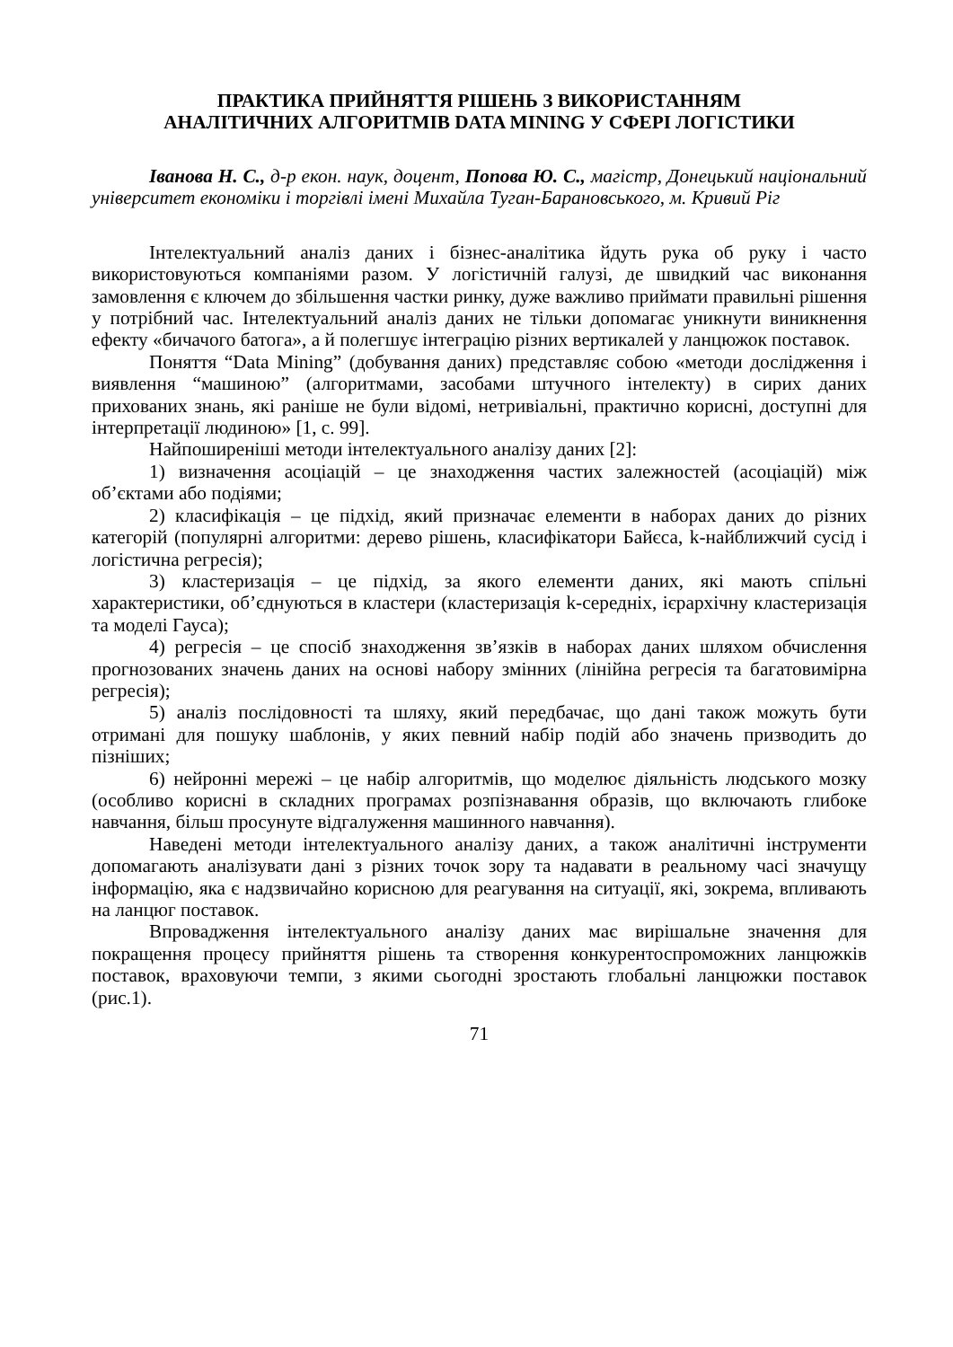ПРАКТИКА ПРИЙНЯТТЯ РІШЕНЬ З ВИКОРИСТАННЯМ
АНАЛІТИЧНИХ АЛГОРИТМІВ DATA MINING У СФЕРІ ЛОГІСТИКИ
Іванова Н. С., д-р екон. наук, доцент, Попова Ю. С., магістр, Донецький національний університет економіки і торгівлі імені Михайла Туган-Барановського, м. Кривий Ріг
Інтелектуальний аналіз даних і бізнес-аналітика йдуть рука об руку і часто використовуються компаніями разом. У логістичній галузі, де швидкий час виконання замовлення є ключем до збільшення частки ринку, дуже важливо приймати правильні рішення у потрібний час. Інтелектуальний аналіз даних не тільки допомагає уникнути виникнення ефекту «бичачого батога», а й полегшує інтеграцію різних вертикалей у ланцюжок поставок.
Поняття “Data Mining” (добування даних) представляє собою «методи дослідження і виявлення “машиною” (алгоритмами, засобами штучного інтелекту) в сирих даних прихованих знань, які раніше не були відомі, нетривіальні, практично корисні, доступні для інтерпретації людиною» [1, с. 99].
Найпоширеніші методи інтелектуального аналізу даних [2]:
1) визначення асоціацій – це знаходження частих залежностей (асоціацій) між об’єктами або подіями;
2) класифікація – це підхід, який призначає елементи в наборах даних до різних категорій (популярні алгоритми: дерево рішень, класифікатори Байєса, k-найближчий сусід і логістична регресія);
3) кластеризація – це підхід, за якого елементи даних, які мають спільні характеристики, об’єднуються в кластери (кластеризація k-середніх, ієрархічну кластеризація та моделі Гауса);
4) регресія – це спосіб знаходження зв’язків в наборах даних шляхом обчислення прогнозованих значень даних на основі набору змінних (лінійна регресія та багатовимірна регресія);
5) аналіз послідовності та шляху, який передбачає, що дані також можуть бути отримані для пошуку шаблонів, у яких певний набір подій або значень призводить до пізніших;
6) нейронні мережі – це набір алгоритмів, що моделює діяльність людського мозку (особливо корисні в складних програмах розпізнавання образів, що включають глибоке навчання, більш просунуте відгалуження машинного навчання).
Наведені методи інтелектуального аналізу даних, а також аналітичні інструменти допомагають аналізувати дані з різних точок зору та надавати в реальному часі значущу інформацію, яка є надзвичайно корисною для реагування на ситуації, які, зокрема, впливають на ланцюг поставок.
Впровадження інтелектуального аналізу даних має вирішальне значення для покращення процесу прийняття рішень та створення конкурентоспроможних ланцюжків поставок, враховуючи темпи, з якими сьогодні зростають глобальні ланцюжки поставок (рис.1).
71